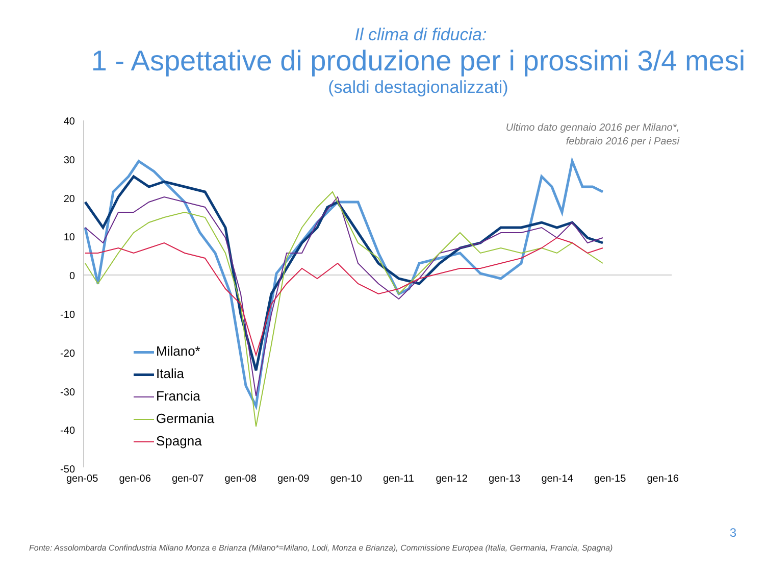Il clima di fiducia:
1 - Aspettative di produzione per i prossimi 3/4 mesi
(saldi destagionalizzati)
Ultimo dato gennaio 2016 per Milano*,
febbraio 2016 per i Paesi
40
30
20
10
0
-10
-20
-30
-40
-50
gen-05 gen-06 gen-07 gen-08 gen-09 gen-10 gen-11 gen-12 gen-13 gen-14 gen-15 gen-16
Milano*
Italia
Francia
Germania
Spagna
3
Fonte: Assolombarda Confindustria Milano Monza e Brianza (Milano*=Milano, Lodi, Monza e Brianza), Commissione Europea (Italia, Germania, Francia, Spagna)